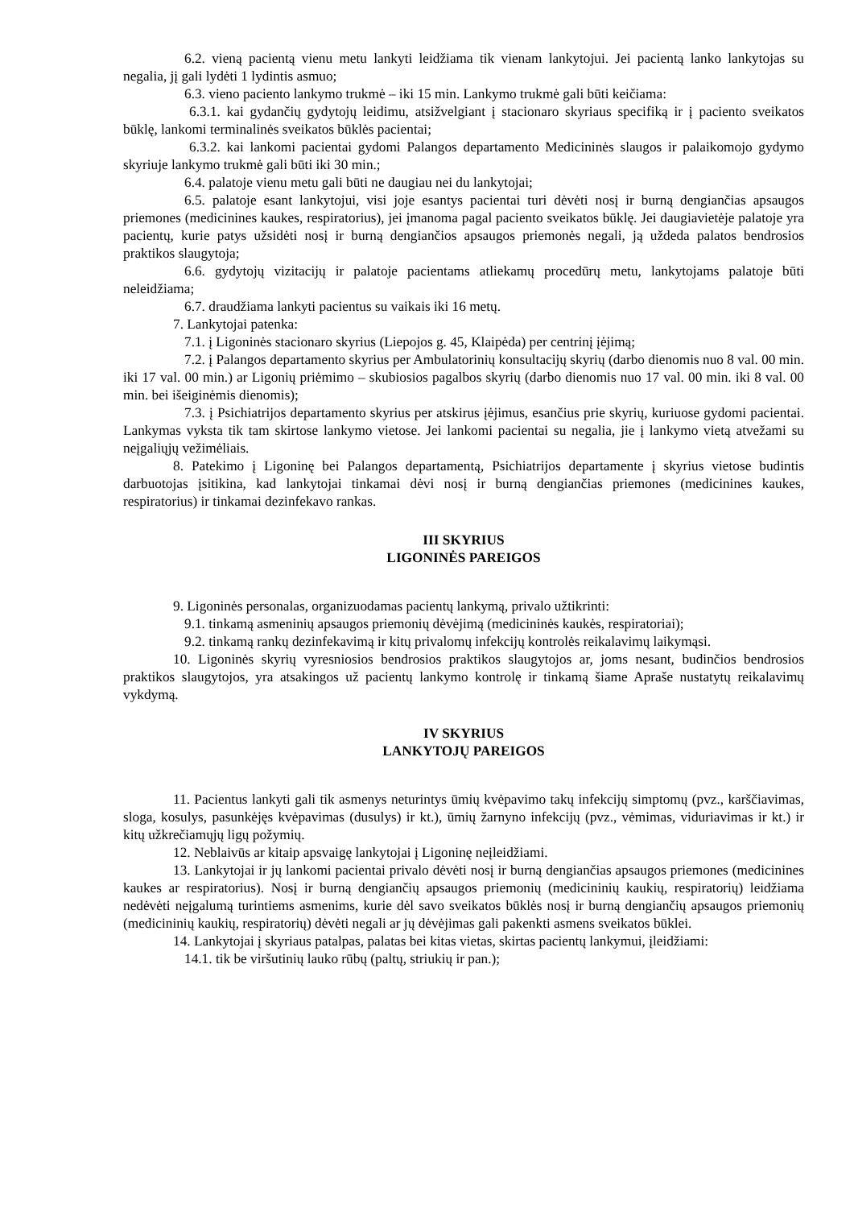6.2. vieną pacientą vienu metu lankyti leidžiama tik vienam lankytojui. Jei pacientą lanko lankytojas su negalia, jį gali lydėti 1 lydintis asmuo;
6.3. vieno paciento lankymo trukmė – iki 15 min. Lankymo trukmė gali būti keičiama:
6.3.1. kai gydančių gydytojų leidimu, atsižvelgiant į stacionaro skyriaus specifiką ir į paciento sveikatos būklę, lankomi terminalinės sveikatos būklės pacientai;
6.3.2. kai lankomi pacientai gydomi Palangos departamento Medicininės slaugos ir palaikomojo gydymo skyriuje lankymo trukmė gali būti iki 30 min.;
6.4. palatoje vienu metu gali būti ne daugiau nei du lankytojai;
6.5. palatoje esant lankytojui, visi joje esantys pacientai turi dėvėti nosį ir burną dengiančias apsaugos priemones (medicinines kaukes, respiratorius), jei įmanoma pagal paciento sveikatos būklę. Jei daugiavietėje palatoje yra pacientų, kurie patys užsidėti nosį ir burną dengiančios apsaugos priemonės negali, ją uždeda palatos bendrosios praktikos slaugytoja;
6.6. gydytojų vizitacijų ir palatoje pacientams atliekamų procedūrų metu, lankytojams palatoje būti neleidžiama;
6.7. draudžiama lankyti pacientus su vaikais iki 16 metų.
7. Lankytojai patenka:
7.1. į Ligoninės stacionaro skyrius (Liepojos g. 45, Klaipėda) per centrinį įėjimą;
7.2. į Palangos departamento skyrius per Ambulatorinių konsultacijų skyrių (darbo dienomis nuo 8 val. 00 min. iki 17 val. 00 min.) ar Ligonių priėmimo – skubiosios pagalbos skyrių (darbo dienomis nuo 17 val. 00 min. iki 8 val. 00 min. bei išeiginėmis dienomis);
7.3. į Psichiatrijos departamento skyrius per atskirus įėjimus, esančius prie skyrių, kuriuose gydomi pacientai. Lankymas vyksta tik tam skirtose lankymo vietose. Jei lankomi pacientai su negalia, jie į lankymo vietą atvežami su neįgaliųjų vežimėliais.
8. Patekimo į Ligoninę bei Palangos departamentą, Psichiatrijos departamente į skyrius vietose budintis darbuotojas įsitikina, kad lankytojai tinkamai dėvi nosį ir burną dengiančias priemones (medicinines kaukes, respiratorius) ir tinkamai dezinfekavo rankas.
III SKYRIUS
LIGONINĖS PAREIGOS
9. Ligoninės personalas, organizuodamas pacientų lankymą, privalo užtikrinti:
9.1. tinkamą asmeninių apsaugos priemonių dėvėjimą (medicininės kaukės, respiratoriai);
9.2. tinkamą rankų dezinfekavimą ir kitų privalomų infekcijų kontrolės reikalavimų laikymąsi.
10. Ligoninės skyrių vyresniosios bendrosios praktikos slaugytojos ar, joms nesant, budinčios bendrosios praktikos slaugytojos, yra atsakingos už pacientų lankymo kontrolę ir tinkamą šiame Apraše nustatytų reikalavimų vykdymą.
IV SKYRIUS
LANKYTOJŲ PAREIGOS
11. Pacientus lankyti gali tik asmenys neturintys ūmių kvėpavimo takų infekcijų simptomų (pvz., karščiavimas, sloga, kosulys, pasunkėjęs kvėpavimas (dusulys) ir kt.), ūmių žarnyno infekcijų (pvz., vėmimas, viduriavimas ir kt.) ir kitų užkrečiamųjų ligų požymių.
12. Neblaivūs ar kitaip apsvaigę lankytojai į Ligoninę neįleidžiami.
13. Lankytojai ir jų lankomi pacientai privalo dėvėti nosį ir burną dengiančias apsaugos priemones (medicinines kaukes ar respiratorius). Nosį ir burną dengiančių apsaugos priemonių (medicininių kaukių, respiratorių) leidžiama nedėvėti neįgalumą turintiems asmenims, kurie dėl savo sveikatos būklės nosį ir burną dengiančių apsaugos priemonių (medicininių kaukių, respiratorių) dėvėti negali ar jų dėvėjimas gali pakenkti asmens sveikatos būklei.
14. Lankytojai į skyriaus patalpas, palatas bei kitas vietas, skirtas pacientų lankymui, įleidžiami:
14.1. tik be viršutinių lauko rūbų (paltų, striukių ir pan.);